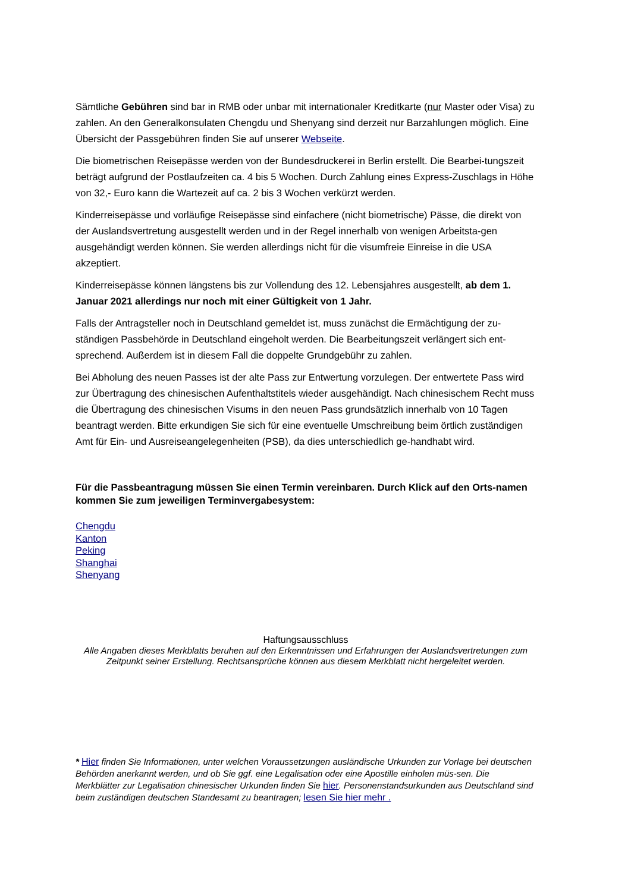Sämtliche Gebühren sind bar in RMB oder unbar mit internationaler Kreditkarte (nur Master oder Visa) zu zahlen. An den Generalkonsulaten Chengdu und Shenyang sind derzeit nur Barzahlungen möglich. Eine Übersicht der Passgebühren finden Sie auf unserer Webseite.
Die biometrischen Reisepässe werden von der Bundesdruckerei in Berlin erstellt. Die Bearbei-tungszeit beträgt aufgrund der Postlaufzeiten ca. 4 bis 5 Wochen. Durch Zahlung eines Express-Zuschlags in Höhe von 32,- Euro kann die Wartezeit auf ca. 2 bis 3 Wochen verkürzt werden.
Kinderreisepässe und vorläufige Reisepässe sind einfachere (nicht biometrische) Pässe, die direkt von der Auslandsvertretung ausgestellt werden und in der Regel innerhalb von wenigen Arbeitsta-gen ausgehändigt werden können. Sie werden allerdings nicht für die visumfreie Einreise in die USA akzeptiert.
Kinderreisepässe können längstens bis zur Vollendung des 12. Lebensjahres ausgestellt, ab dem 1. Januar 2021 allerdings nur noch mit einer Gültigkeit von 1 Jahr.
Falls der Antragsteller noch in Deutschland gemeldet ist, muss zunächst die Ermächtigung der zu-ständigen Passbehörde in Deutschland eingeholt werden. Die Bearbeitungszeit verlängert sich ent-sprechend. Außerdem ist in diesem Fall die doppelte Grundgebühr zu zahlen.
Bei Abholung des neuen Passes ist der alte Pass zur Entwertung vorzulegen. Der entwertete Pass wird zur Übertragung des chinesischen Aufenthaltstitels wieder ausgehändigt. Nach chinesischem Recht muss die Übertragung des chinesischen Visums in den neuen Pass grundsätzlich innerhalb von 10 Tagen beantragt werden. Bitte erkundigen Sie sich für eine eventuelle Umschreibung beim örtlich zuständigen Amt für Ein- und Ausreiseangelegenheiten (PSB), da dies unterschiedlich ge-handhabt wird.
Für die Passbeantragung müssen Sie einen Termin vereinbaren. Durch Klick auf den Orts-namen kommen Sie zum jeweiligen Terminvergabesystem:
Chengdu
Kanton
Peking
Shanghai
Shenyang
Haftungsausschluss
Alle Angaben dieses Merkblatts beruhen auf den Erkenntnissen und Erfahrungen der Auslandsvertretungen zum Zeitpunkt seiner Erstellung. Rechtsansprüche können aus diesem Merkblatt nicht hergeleitet werden.
* Hier finden Sie Informationen, unter welchen Voraussetzungen ausländische Urkunden zur Vorlage bei deutschen Behörden anerkannt werden, und ob Sie ggf. eine Legalisation oder eine Apostille einholen müs-sen. Die Merkblätter zur Legalisation chinesischer Urkunden finden Sie hier. Personenstandsurkunden aus Deutschland sind beim zuständigen deutschen Standesamt zu beantragen; lesen Sie hier mehr .